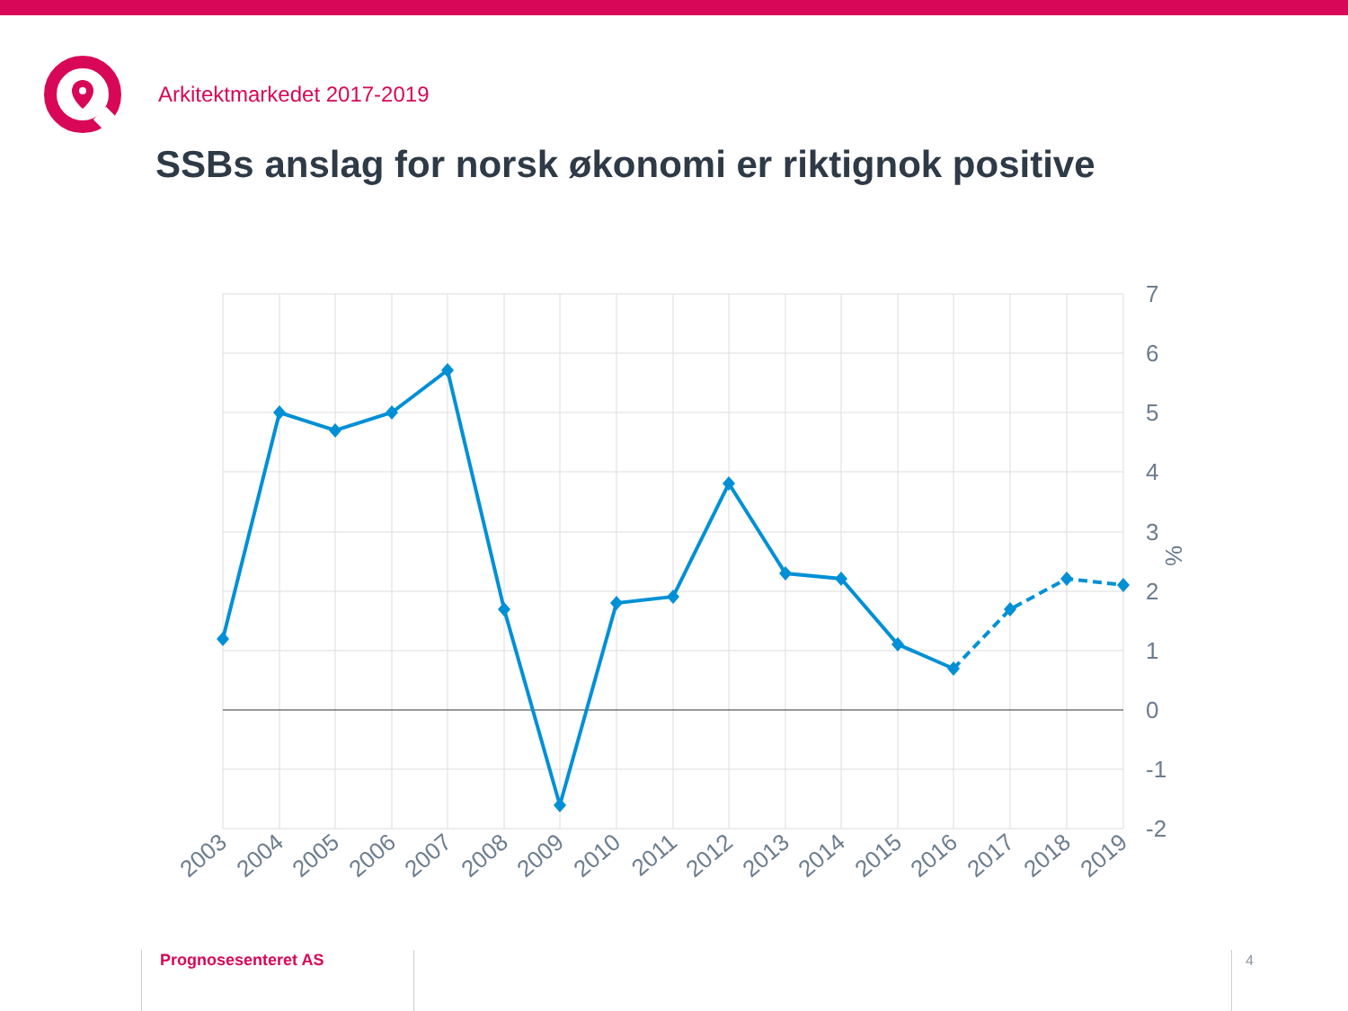Arkitektmarkedet 2017-2019
SSBs anslag for norsk økonomi er riktignok positive
7
6
5
4
3
2
1
0
-1
-2
%
2003
2004
2005
2006
2007
2008
2009
2010
2011
2012
2013
2014
2015
2016
2017
2018
2019
Prognosesenteret AS 4